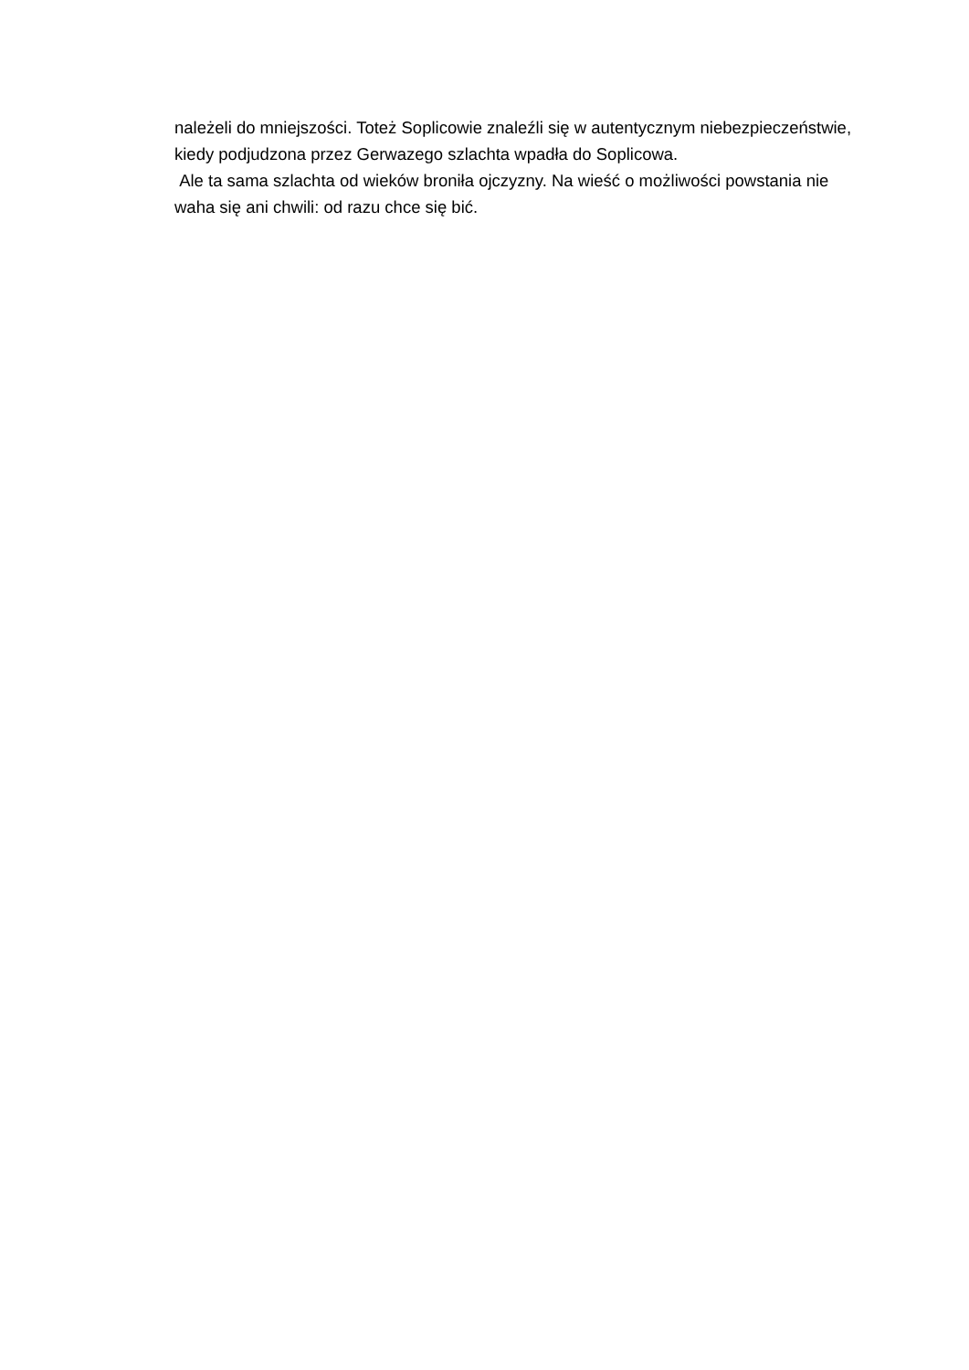należeli do mniejszości. Toteż Soplicowie znaleźli się w autentycznym niebezpieczeństwie, kiedy podjudzona przez Gerwazego szlachta wpadła do Soplicowa.
Ale ta sama szlachta od wieków broniła ojczyzny. Na wieść o możliwości powstania nie waha się ani chwili: od razu chce się bić.